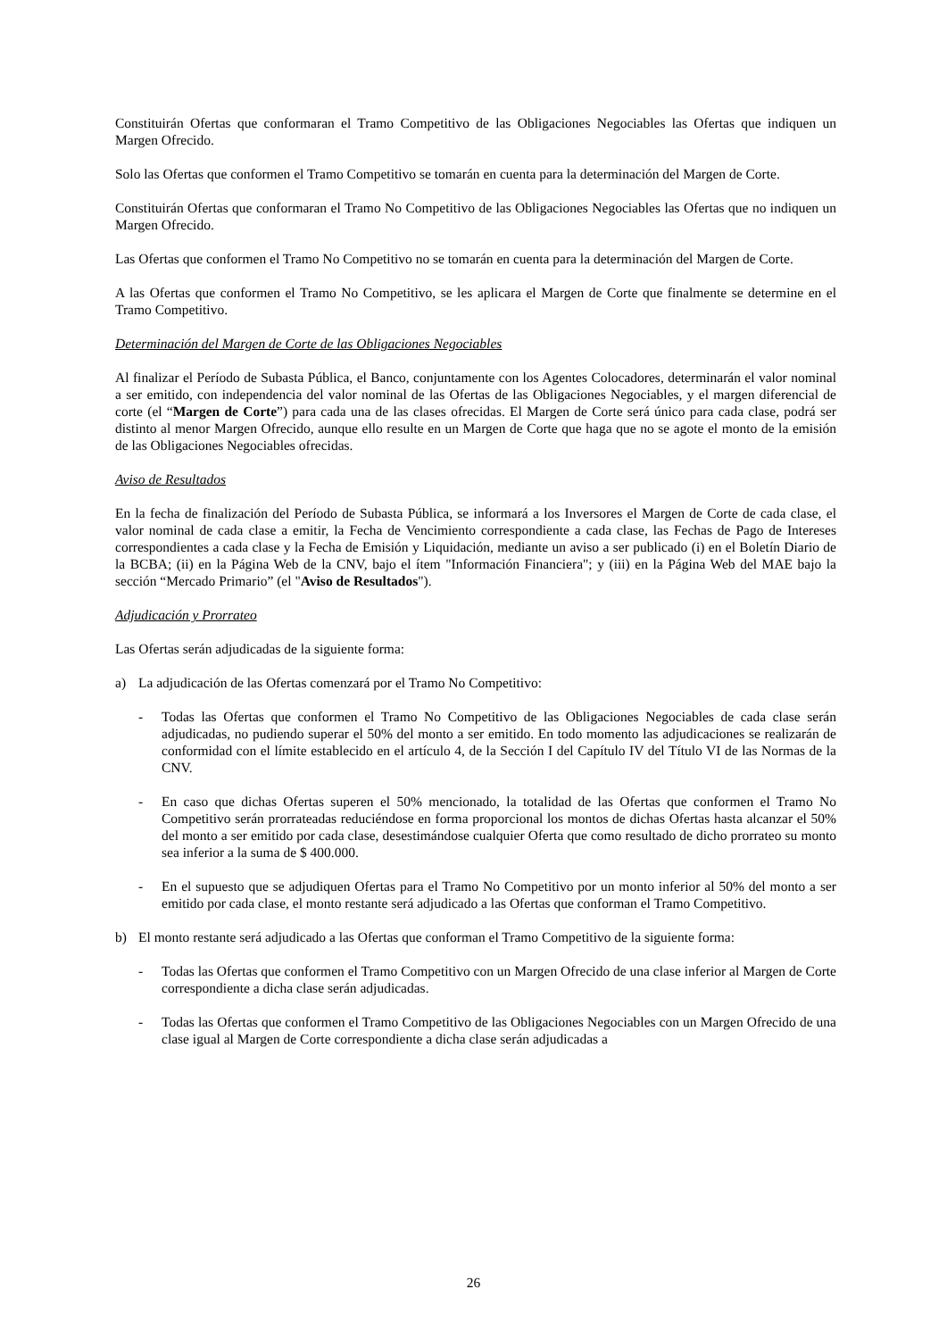Constituirán Ofertas que conformaran el Tramo Competitivo de las Obligaciones Negociables las Ofertas que indiquen un Margen Ofrecido.
Solo las Ofertas que conformen el Tramo Competitivo se tomarán en cuenta para la determinación del Margen de Corte.
Constituirán Ofertas que conformaran el Tramo No Competitivo de las Obligaciones Negociables las Ofertas que no indiquen un Margen Ofrecido.
Las Ofertas que conformen el Tramo No Competitivo no se tomarán en cuenta para la determinación del Margen de Corte.
A las Ofertas que conformen el Tramo No Competitivo, se les aplicara el Margen de Corte que finalmente se determine en el Tramo Competitivo.
Determinación del Margen de Corte de las Obligaciones Negociables
Al finalizar el Período de Subasta Pública, el Banco, conjuntamente con los Agentes Colocadores, determinarán el valor nominal a ser emitido, con independencia del valor nominal de las Ofertas de las Obligaciones Negociables, y el margen diferencial de corte (el “Margen de Corte”) para cada una de las clases ofrecidas. El Margen de Corte será único para cada clase, podrá ser distinto al menor Margen Ofrecido, aunque ello resulte en un Margen de Corte que haga que no se agote el monto de la emisión de las Obligaciones Negociables ofrecidas.
Aviso de Resultados
En la fecha de finalización del Período de Subasta Pública, se informará a los Inversores el Margen de Corte de cada clase, el valor nominal de cada clase a emitir, la Fecha de Vencimiento correspondiente a cada clase, las Fechas de Pago de Intereses correspondientes a cada clase y la Fecha de Emisión y Liquidación, mediante un aviso a ser publicado (i) en el Boletín Diario de la BCBA; (ii) en la Página Web de la CNV, bajo el ítem "Información Financiera"; y (iii) en la Página Web del MAE bajo la sección “Mercado Primario” (el "Aviso de Resultados").
Adjudicación y Prorrateo
Las Ofertas serán adjudicadas de la siguiente forma:
a) La adjudicación de las Ofertas comenzará por el Tramo No Competitivo:
- Todas las Ofertas que conformen el Tramo No Competitivo de las Obligaciones Negociables de cada clase serán adjudicadas, no pudiendo superar el 50% del monto a ser emitido. En todo momento las adjudicaciones se realizarán de conformidad con el límite establecido en el artículo 4, de la Sección I del Capítulo IV del Título VI de las Normas de la CNV.
- En caso que dichas Ofertas superen el 50% mencionado, la totalidad de las Ofertas que conformen el Tramo No Competitivo serán prorrateadas reduciéndose en forma proporcional los montos de dichas Ofertas hasta alcanzar el 50% del monto a ser emitido por cada clase, desestimándose cualquier Oferta que como resultado de dicho prorrateo su monto sea inferior a la suma de $ 400.000.
- En el supuesto que se adjudiquen Ofertas para el Tramo No Competitivo por un monto inferior al 50% del monto a ser emitido por cada clase, el monto restante será adjudicado a las Ofertas que conforman el Tramo Competitivo.
b) El monto restante será adjudicado a las Ofertas que conforman el Tramo Competitivo de la siguiente forma:
- Todas las Ofertas que conformen el Tramo Competitivo con un Margen Ofrecido de una clase inferior al Margen de Corte correspondiente a dicha clase serán adjudicadas.
- Todas las Ofertas que conformen el Tramo Competitivo de las Obligaciones Negociables con un Margen Ofrecido de una clase igual al Margen de Corte correspondiente a dicha clase serán adjudicadas a
26